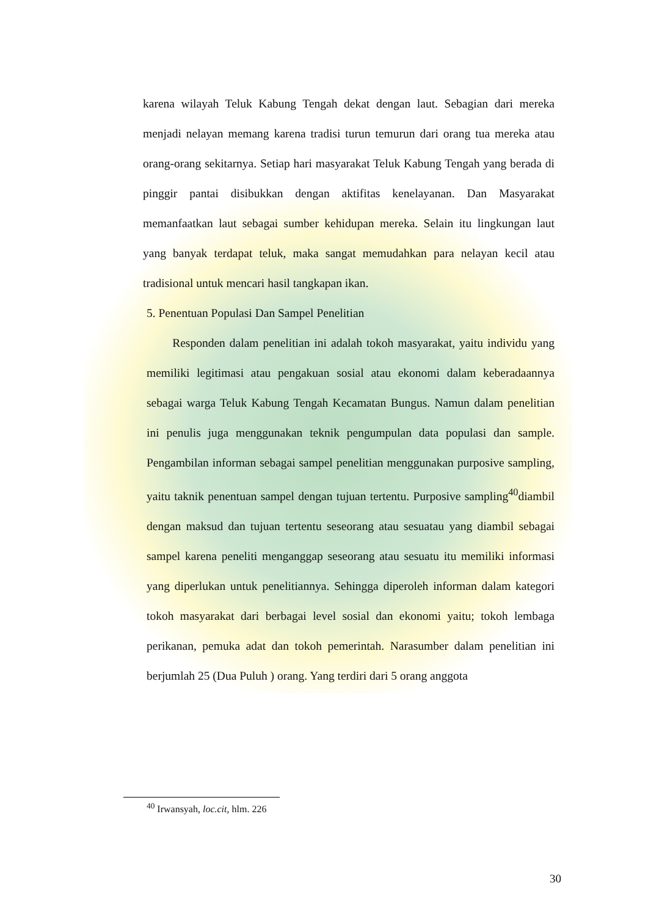karena wilayah Teluk Kabung Tengah dekat dengan laut. Sebagian dari mereka menjadi nelayan memang karena tradisi turun temurun dari orang tua mereka atau orang-orang sekitarnya. Setiap hari masyarakat Teluk Kabung Tengah yang berada di pinggir pantai disibukkan dengan aktifitas kenelayanan. Dan Masyarakat memanfaatkan laut sebagai sumber kehidupan mereka. Selain itu lingkungan laut yang banyak terdapat teluk, maka sangat memudahkan para nelayan kecil atau tradisional untuk mencari hasil tangkapan ikan.
5. Penentuan Populasi Dan Sampel Penelitian
Responden dalam penelitian ini adalah tokoh masyarakat, yaitu individu yang memiliki legitimasi atau pengakuan sosial atau ekonomi dalam keberadaannya sebagai warga Teluk Kabung Tengah Kecamatan Bungus. Namun dalam penelitian ini penulis juga menggunakan teknik pengumpulan data populasi dan sample. Pengambilan informan sebagai sampel penelitian menggunakan purposive sampling, yaitu taknik penentuan sampel dengan tujuan tertentu. Purposive sampling<sup>40</sup>diambil dengan maksud dan tujuan tertentu seseorang atau sesuatau yang diambil sebagai sampel karena peneliti menganggap seseorang atau sesuatu itu memiliki informasi yang diperlukan untuk penelitiannya. Sehingga diperoleh informan dalam kategori tokoh masyarakat dari berbagai level sosial dan ekonomi yaitu; tokoh lembaga perikanan, pemuka adat dan tokoh pemerintah. Narasumber dalam penelitian ini berjumlah 25 (Dua Puluh ) orang. Yang terdiri dari 5 orang anggota
<sup>40</sup> Irwansyah, loc.cit, hlm. 226
30